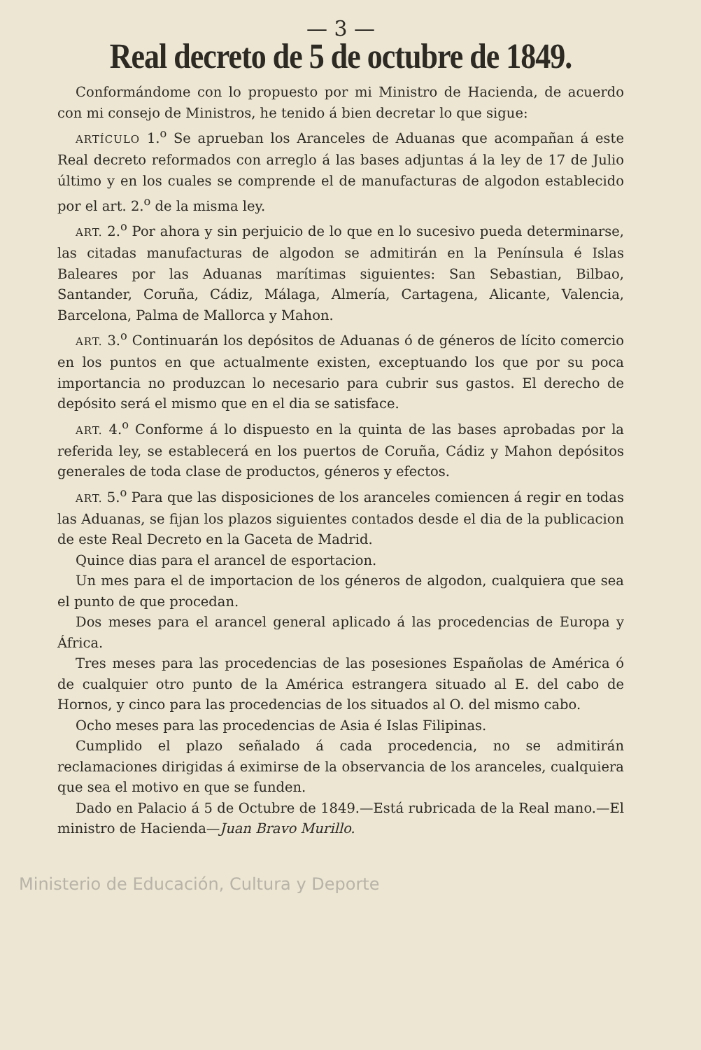— 3 —
Real decreto de 5 de octubre de 1849.
Conformándome con lo propuesto por mi Ministro de Hacienda, de acuerdo con mi consejo de Ministros, he tenido á bien decretar lo que sigue:
ARTÍCULO 1.<sup>o</sup> Se aprueban los Aranceles de Aduanas que acompañan á este Real decreto reformados con arreglo á las bases adjuntas á la ley de 17 de Julio último y en los cuales se comprende el de manufacturas de algodon establecido por el art. 2.<sup>o</sup> de la misma ley.
ART. 2.<sup>o</sup> Por ahora y sin perjuicio de lo que en lo sucesivo pueda determinarse, las citadas manufacturas de algodon se admitirán en la Península é Islas Baleares por las Aduanas marítimas siguientes: San Sebastian, Bilbao, Santander, Coruña, Cádiz, Málaga, Almería, Cartagena, Alicante, Valencia, Barcelona, Palma de Mallorca y Mahon.
ART. 3.<sup>o</sup> Continuarán los depósitos de Aduanas ó de géneros de lícito comercio en los puntos en que actualmente existen, exceptuando los que por su poca importancia no produzcan lo necesario para cubrir sus gastos. El derecho de depósito será el mismo que en el dia se satisface.
ART. 4.<sup>o</sup> Conforme á lo dispuesto en la quinta de las bases aprobadas por la referida ley, se establecerá en los puertos de Coruña, Cádiz y Mahon depósitos generales de toda clase de productos, géneros y efectos.
ART. 5.<sup>o</sup> Para que las disposiciones de los aranceles comiencen á regir en todas las Aduanas, se fijan los plazos siguientes contados desde el dia de la publicacion de este Real Decreto en la Gaceta de Madrid.
Quince dias para el arancel de esportacion.
Un mes para el de importacion de los géneros de algodon, cualquiera que sea el punto de que procedan.
Dos meses para el arancel general aplicado á las procedencias de Europa y África.
Tres meses para las procedencias de las posesiones Españolas de América ó de cualquier otro punto de la América estrangera situado al E. del cabo de Hornos, y cinco para las procedencias de los situados al O. del mismo cabo.
Ocho meses para las procedencias de Asia é Islas Filipinas.
Cumplido el plazo señalado á cada procedencia, no se admitirán reclamaciones dirigidas á eximirse de la observancia de los aranceles, cualquiera que sea el motivo en que se funden.
Dado en Palacio á 5 de Octubre de 1849.—Está rubricada de la Real mano.—El ministro de Hacienda—Juan Bravo Murillo.
Ministerio de Educación, Cultura y Deporte